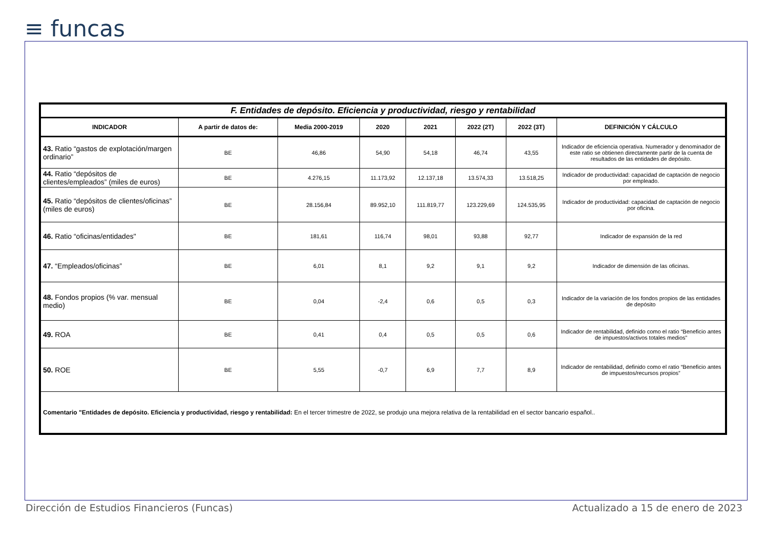≡ funcas
| F. Entidades de depósito. Eficiencia y productividad, riesgo y rentabilidad | | | | | | | |
| INDICADOR | A partir de datos de: | Media 2000-2019 | 2020 | 2021 | 2022 (2T) | 2022 (3T) | DEFINICIÓN Y CÁLCULO |
| 43. Ratio “gastos de explotación/margen ordinario” | BE | 46,86 | 54,90 | 54,18 | 46,74 | 43,55 | Indicador de eficiencia operativa. Numerador y denominador de este ratio se obtienen directamente partir de la cuenta de resultados de las entidades de depósito. |
| 44. Ratio “depósitos de clientes/empleados” (miles de euros) | BE | 4.276,15 | 11.173,92 | 12.137,18 | 13.574,33 | 13.518,25 | Indicador de productividad: capacidad de captación de negocio por empleado. |
| 45. Ratio “depósitos de clientes/oficinas” (miles de euros) | BE | 28.156,84 | 89.952,10 | 111.819,77 | 123.229,69 | 124.535,95 | Indicador de productividad: capacidad de captación de negocio por oficina. |
| 46. Ratio “oficinas/entidades" | BE | 181,61 | 116,74 | 98,01 | 93,88 | 92,77 | Indicador de expansión de la red |
| 47. “Empleados/oficinas” | BE | 6,01 | 8,1 | 9,2 | 9,1 | 9,2 | Indicador de dimensión de las oficinas. |
| 48. Fondos propios (% var. mensual medio) | BE | 0,04 | -2,4 | 0,6 | 0,5 | 0,3 | Indicador de la variación de los fondos propios de las entidades de depósito |
| 49. ROA | BE | 0,41 | 0,4 | 0,5 | 0,5 | 0,6 | Indicador de rentabilidad, definido como el ratio “Beneficio antes de impuestos/activos totales medios” |
| 50. ROE | BE | 5,55 | -0,7 | 6,9 | 7,7 | 8,9 | Indicador de rentabilidad, definido como el ratio “Beneficio antes de impuestos/recursos propios” |
| Comentario "Entidades de depósito. Eficiencia y productividad, riesgo y rentabilidad: En el tercer trimestre de 2022, se produjo una mejora relativa de la rentabilidad en el sector bancario español.. | | | | | | | |
Dirección de Estudios Financieros (Funcas)
Actualizado a 15 de enero de 2023